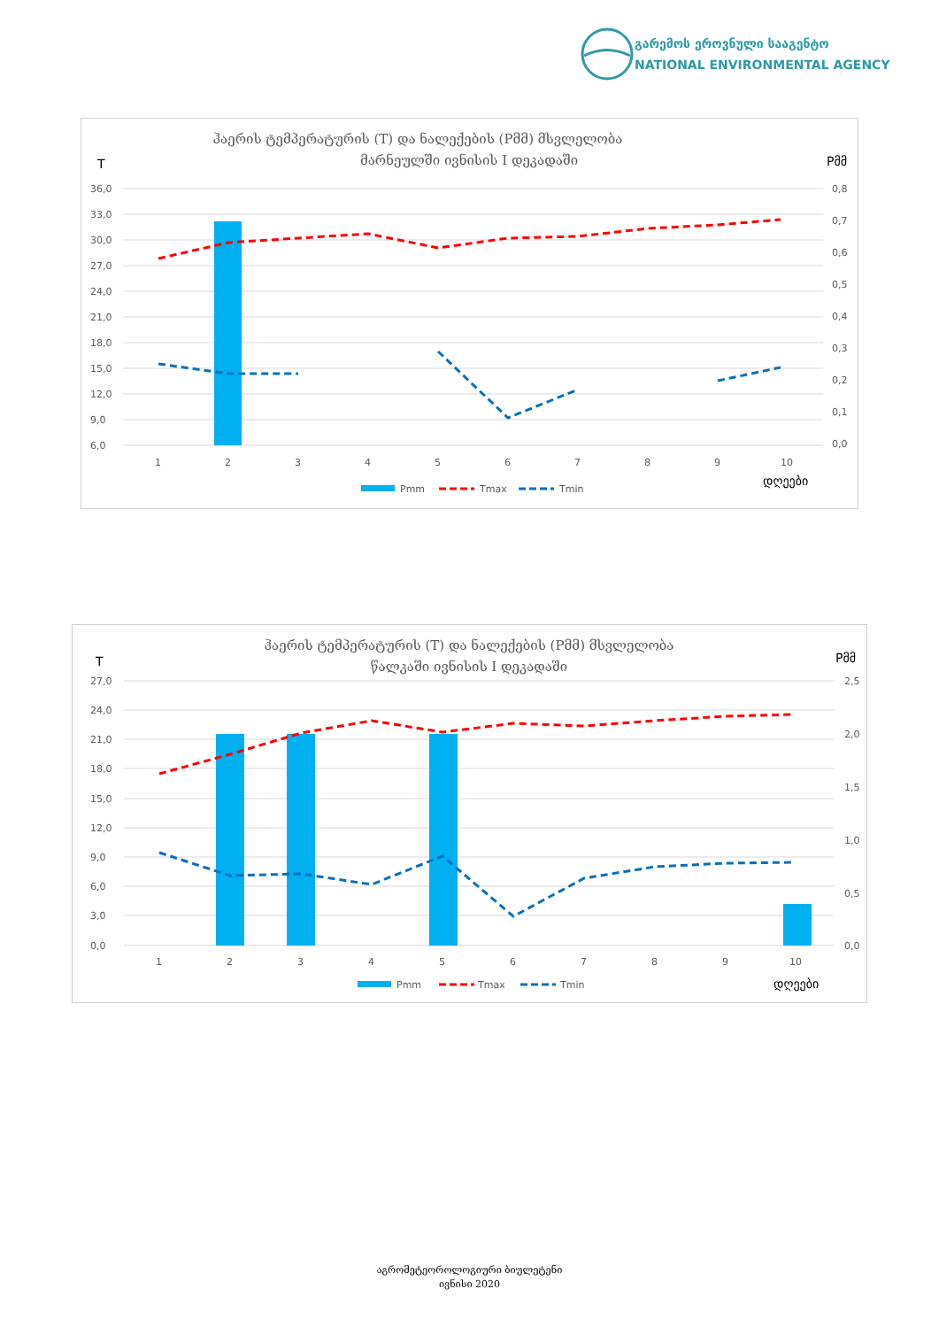გარემოს ეროვნული სააგენტო
NATIONAL ENVIRONMENTAL AGENCY
ჰაერის ტემპერატურის (T) და ნალექების (Pმმ) მსვლელობა
მარნეულში ივნისის I დეკადაში
T
Pმმ
36,0
33,0
30,0
27,0
24,0
21,0
18,0
15,0
12,0
9,0
6,0
0,8
0,7
0,6
0,5
0,4
0,3
0,2
0,1
0,0
1
2
3
4
5
6
7
8
9
10
Pmm
Tmax
Tmin
დღეები
ჰაერის ტემპერატურის (T) და ნალექების (Pმმ) მსვლელობა
წალკაში ივნისის I დეკადაში
T
Pმმ
27,0
24,0
21,0
18,0
15,0
12,0
9,0
6,0
3,0
0,0
2,5
2,0
1,5
1,0
0,5
0,0
1
2
3
4
5
6
7
8
9
10
Pmm
Tmax
Tmin
დღეები
აგრომეტეოროლოგიური ბიულეტენი
ივნისი 2020